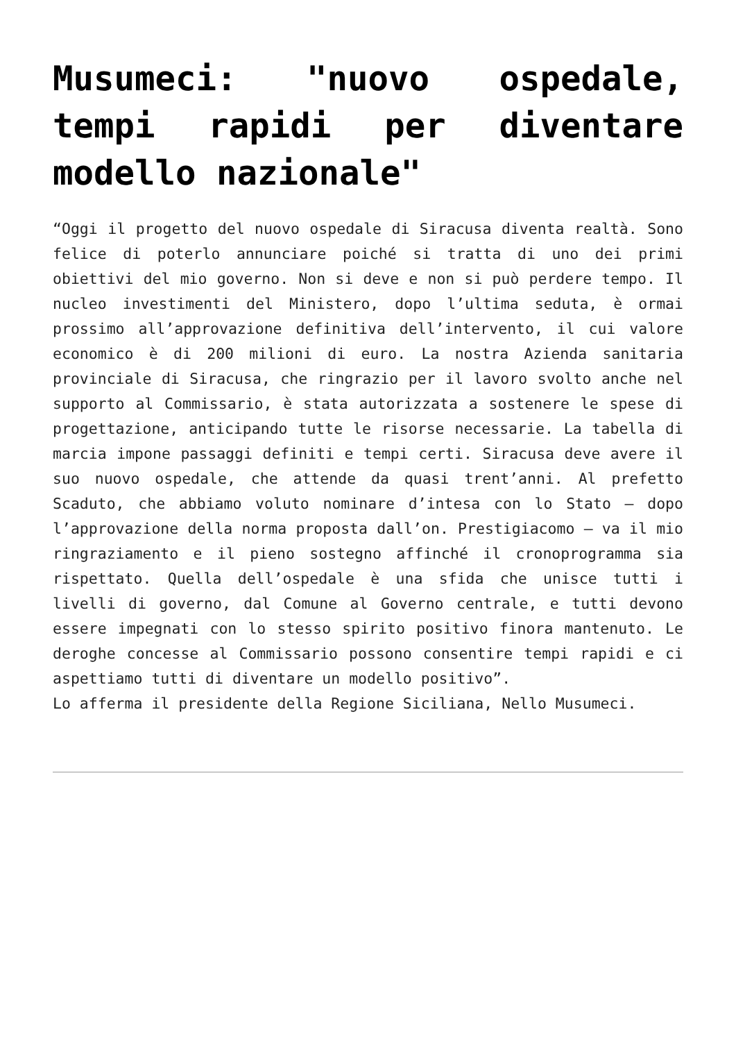Musumeci: "nuovo ospedale, tempi rapidi per diventare modello nazionale"
“Oggi il progetto del nuovo ospedale di Siracusa diventa realtà. Sono felice di poterlo annunciare poiché si tratta di uno dei primi obiettivi del mio governo. Non si deve e non si può perdere tempo. Il nucleo investimenti del Ministero, dopo l’ultima seduta, è ormai prossimo all’approvazione definitiva dell’intervento, il cui valore economico è di 200 milioni di euro. La nostra Azienda sanitaria provinciale di Siracusa, che ringrazio per il lavoro svolto anche nel supporto al Commissario, è stata autorizzata a sostenere le spese di progettazione, anticipando tutte le risorse necessarie. La tabella di marcia impone passaggi definiti e tempi certi. Siracusa deve avere il suo nuovo ospedale, che attende da quasi trent’anni. Al prefetto Scaduto, che abbiamo voluto nominare d’intesa con lo Stato – dopo l’approvazione della norma proposta dall’on. Prestigiacomo – va il mio ringraziamento e il pieno sostegno affinché il cronoprogramma sia rispettato. Quella dell’ospedale è una sfida che unisce tutti i livelli di governo, dal Comune al Governo centrale, e tutti devono essere impegnati con lo stesso spirito positivo finora mantenuto. Le deroghe concesse al Commissario possono consentire tempi rapidi e ci aspettiamo tutti di diventare un modello positivo”.
Lo afferma il presidente della Regione Siciliana, Nello Musumeci.